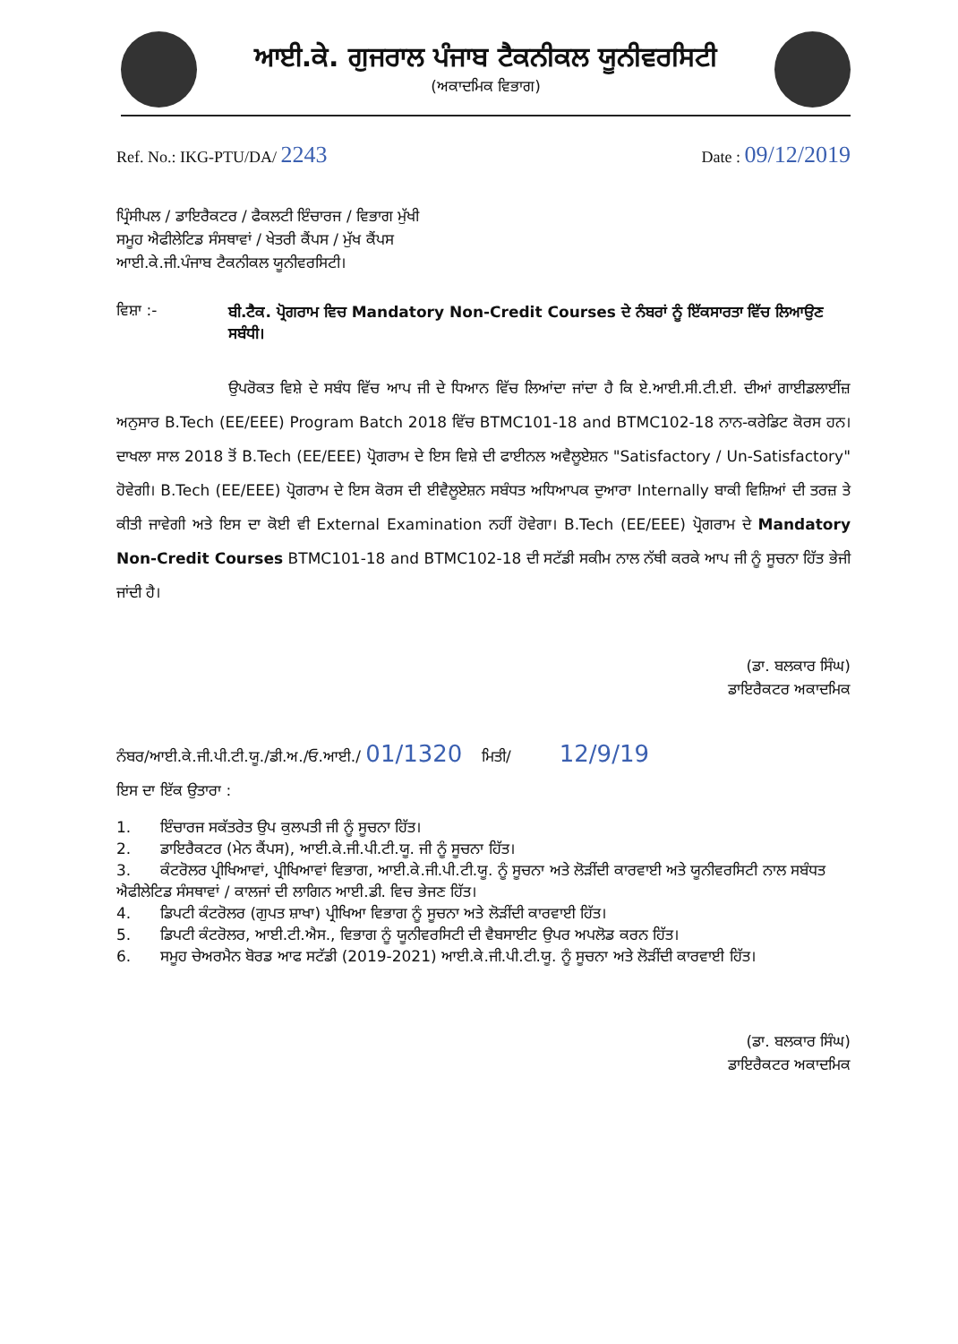ਆਈ.ਕੇ. ਗੁਜਰਾਲ ਪੰਜਾਬ ਟੈਕਨੀਕਲ ਯੂਨੀਵਰਸਿਟੀ
(ਅਕਾਦਮਿਕ ਵਿਭਾਗ)
Ref. No.: IKG-PTU/DA/ 2243
Date : 09/12/2019
ਪ੍ਰਿੰਸੀਪਲ / ਡਾਇਰੈਕਟਰ / ਫੈਕਲਟੀ ਇੰਚਾਰਜ / ਵਿਭਾਗ ਮੁੱਖੀ
ਸਮੂਹ ਐਫੀਲੇਟਿਡ ਸੰਸਥਾਵਾਂ / ਖੇਤਰੀ ਕੈਂਪਸ / ਮੁੱਖ ਕੈਂਪਸ
ਆਈ.ਕੇ.ਜੀ.ਪੰਜਾਬ ਟੈਕਨੀਕਲ ਯੂਨੀਵਰਸਿਟੀ।
ਵਿਸ਼ਾ :-
ਬੀ.ਟੈਕ. ਪ੍ਰੋਗਰਾਮ ਵਿਚ Mandatory Non-Credit Courses ਦੇ ਨੰਬਰਾਂ ਨੂੰ ਇੱਕਸਾਰਤਾ ਵਿੱਚ ਲਿਆਉਣ ਸਬੰਧੀ।
ਉਪਰੋਕਤ ਵਿਸ਼ੇ ਦੇ ਸਬੰਧ ਵਿੱਚ ਆਪ ਜੀ ਦੇ ਧਿਆਨ ਵਿੱਚ ਲਿਆਂਦਾ ਜਾਂਦਾ ਹੈ ਕਿ ਏ.ਆਈ.ਸੀ.ਟੀ.ਈ. ਦੀਆਂ ਗਾਈਡਲਾਈਂਜ਼ ਅਨੁਸਾਰ B.Tech (EE/EEE) Program Batch 2018 ਵਿੱਚ BTMC101-18 and BTMC102-18 ਨਾਨ-ਕਰੇਡਿਟ ਕੋਰਸ ਹਨ। ਦਾਖਲਾ ਸਾਲ 2018 ਤੋਂ B.Tech (EE/EEE) ਪ੍ਰੋਗਰਾਮ ਦੇ ਇਸ ਵਿਸ਼ੇ ਦੀ ਫਾਈਨਲ ਅਵੈਲੂਏਸ਼ਨ "Satisfactory / Un-Satisfactory" ਹੋਵੇਗੀ। B.Tech (EE/EEE) ਪ੍ਰੋਗਰਾਮ ਦੇ ਇਸ ਕੋਰਸ ਦੀ ਈਵੈਲੂਏਸ਼ਨ ਸਬੰਧਤ ਅਧਿਆਪਕ ਦੁਆਰਾ Internally ਬਾਕੀ ਵਿਸ਼ਿਆਂ ਦੀ ਤਰਜ਼ ਤੇ ਕੀਤੀ ਜਾਵੇਗੀ ਅਤੇ ਇਸ ਦਾ ਕੋਈ ਵੀ External Examination ਨਹੀਂ ਹੋਵੇਗਾ। B.Tech (EE/EEE) ਪ੍ਰੋਗਰਾਮ ਦੇ Mandatory Non-Credit Courses BTMC101-18 and BTMC102-18 ਦੀ ਸਟੱਡੀ ਸਕੀਮ ਨਾਲ ਨੱਥੀ ਕਰਕੇ ਆਪ ਜੀ ਨੂੰ ਸੂਚਨਾ ਹਿੱਤ ਭੇਜੀ ਜਾਂਦੀ ਹੈ।
(ਡਾ. ਬਲਕਾਰ ਸਿੰਘ)
ਡਾਇਰੈਕਟਰ ਅਕਾਦਮਿਕ
ਨੰਬਰ/ਆਈ.ਕੇ.ਜੀ.ਪੀ.ਟੀ.ਯੂ./ਡੀ.ਅ./ਓ.ਆਈ./ 01/1320 ਮਿਤੀ/ 12/9/19
ਇਸ ਦਾ ਇੱਕ ਉਤਾਰਾ :
1. ਇੰਚਾਰਜ ਸਕੱਤਰੇਤ ਉਪ ਕੁਲਪਤੀ ਜੀ ਨੂੰ ਸੂਚਨਾ ਹਿੱਤ।
2. ਡਾਇਰੈਕਟਰ (ਮੇਨ ਕੈਂਪਸ), ਆਈ.ਕੇ.ਜੀ.ਪੀ.ਟੀ.ਯੂ. ਜੀ ਨੂੰ ਸੂਚਨਾ ਹਿੱਤ।
3. ਕੰਟਰੋਲਰ ਪ੍ਰੀਖਿਆਵਾਂ, ਪ੍ਰੀਖਿਆਵਾਂ ਵਿਭਾਗ, ਆਈ.ਕੇ.ਜੀ.ਪੀ.ਟੀ.ਯੂ. ਨੂੰ ਸੂਚਨਾ ਅਤੇ ਲੋੜੀਂਦੀ ਕਾਰਵਾਈ ਅਤੇ ਯੂਨੀਵਰਸਿਟੀ ਨਾਲ ਸਬੰਧਤ ਐਫੀਲੇਟਿਡ ਸੰਸਥਾਵਾਂ / ਕਾਲਜਾਂ ਦੀ ਲਾਗਿਨ ਆਈ.ਡੀ. ਵਿਚ ਭੇਜਣ ਹਿੱਤ।
4. ਡਿਪਟੀ ਕੰਟਰੋਲਰ (ਗੁਪਤ ਸ਼ਾਖਾ) ਪ੍ਰੀਖਿਆ ਵਿਭਾਗ ਨੂੰ ਸੂਚਨਾ ਅਤੇ ਲੋੜੀਂਦੀ ਕਾਰਵਾਈ ਹਿੱਤ।
5. ਡਿਪਟੀ ਕੰਟਰੋਲਰ, ਆਈ.ਟੀ.ਐਸ., ਵਿਭਾਗ ਨੂੰ ਯੂਨੀਵਰਸਿਟੀ ਦੀ ਵੈਬਸਾਈਟ ਉਪਰ ਅਪਲੋਡ ਕਰਨ ਹਿੱਤ।
6. ਸਮੂਹ ਚੇਅਰਮੈਨ ਬੋਰਡ ਆਫ ਸਟੱਡੀ (2019-2021) ਆਈ.ਕੇ.ਜੀ.ਪੀ.ਟੀ.ਯੂ. ਨੂੰ ਸੂਚਨਾ ਅਤੇ ਲੋੜੀਂਦੀ ਕਾਰਵਾਈ ਹਿੱਤ।
(ਡਾ. ਬਲਕਾਰ ਸਿੰਘ)
ਡਾਇਰੈਕਟਰ ਅਕਾਦਮਿਕ